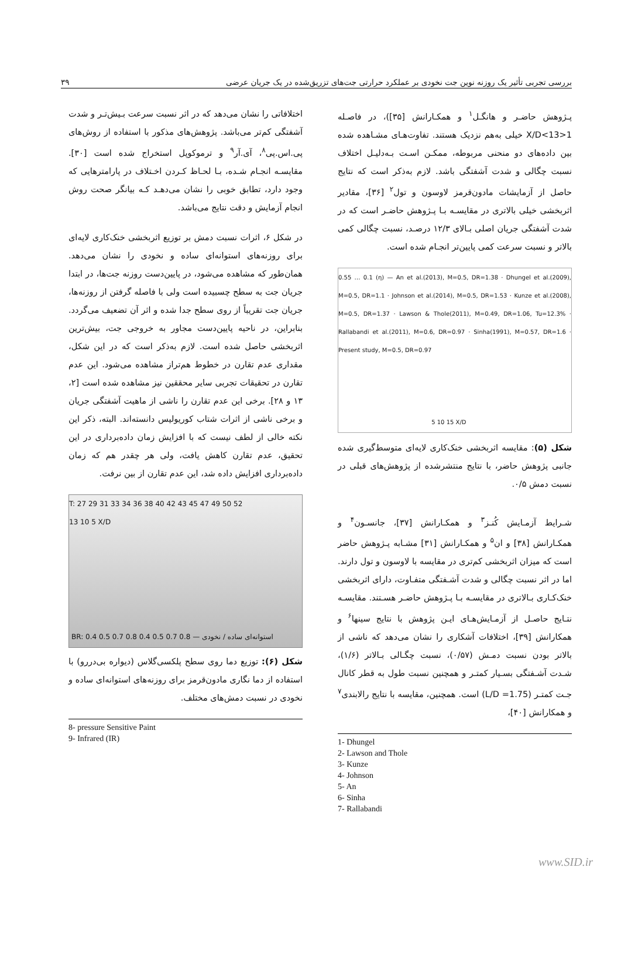بررسی تجربی تأثیر یک روزنه نوین جت نخودی بر عملکرد حرارتی جت‌های تزریق‌شده در یک جریان عرضی ۳۹
پـژوهش حاضـر و هانگـل<sup>۱</sup> و همکـارانش [۳۵])، در فاصـله 1<X/D<13 خیلی به‌هم نزدیک هستند. تفاوت‌هـای مشـاهده شده بین داده‌های دو منحنی مربوطه، ممکـن اسـت بـه‌دلیـل اختلاف نسبت چگالی و شدت آشفتگی باشد. لازم به‌ذکر است که نتایج حاصل از آزمایشات مادون‌قرمز لاوسون و تول<sup>۲</sup> [۳۶]، مقادیر اثربخشی خیلی بالاتری در مقایسـه بـا پـژوهش حاضـر است که در شدت آشفتگی جریان اصلی بـالای ۱۲/۳ درصـد، نسبت چگالی کمی بالاتر و نسبت سرعت کمی پایین‌تر انجـام شده است.
0.55 … 0.1 (η) — An et al.(2013), M=0.5, DR=1.38 · Dhungel et al.(2009), M=0.5, DR=1.1 · Johnson et al.(2014), M=0.5, DR=1.53 · Kunze et al.(2008), M=0.5, DR=1.37 · Lawson & Thole(2011), M=0.49, DR=1.06, Tu=12.3% · Rallabandi et al.(2011), M=0.6, DR=0.97 · Sinha(1991), M=0.57, DR=1.6 · Present study, M=0.5, DR=0.97
5 10 15 X/D
شکل (۵): مقایسه اثربخشی خنک‌کاری لایه‌ای متوسط‌گیری شده جانبی پژوهش حاضر، با نتایج منتشرشده از پژوهش‌های قبلی در نسبت دمش ۰/۵.
شـرایط آزمـایش کُنـز<sup>۳</sup> و همکـارانش [۳۷]، جانسـون<sup>۴</sup> و همکـارانش [۳۸] و ان<sup>۵</sup> و همکـارانش [۳۱] مشـابه پـژوهش حاضر است که میزان اثربخشی کم‌تری در مقایسه با لاوسون و تول دارند. اما در اثر نسبت چگالی و شدت آشـفتگی متفـاوت، دارای اثربخشی خنک‌کـاری بـالاتری در مقایسـه بـا پـژوهش حاضـر هسـتند. مقایسـه نتـایج حاصـل از آزمـایش‌هـای ایـن پژوهش با نتایج سینها<sup>۶</sup> و همکارانش [۳۹]، اختلافات آشکاری را نشان می‌دهد که ناشی از بالاتر بودن نسبت دمـش (۰/۵۷)، نسبت چگـالی بـالاتر (۱/۶)، شـدت آشـفتگی بسـیار کمتـر و همچنین نسبت طول به قطر کانال جـت کمتـر (L/D =1.75) است. همچنین، مقایسه با نتایج رالابندی<sup>۷</sup> و همکارانش [۴۰]،
1- Dhungel
2- Lawson and Thole
3- Kunze
4- Johnson
5- An
6- Sinha
7- Rallabandi
اختلافاتی را نشان می‌دهد که در اثر نسبت سرعت بـیش‌تـر و شدت آشفتگی کم‌تر می‌باشد. پژوهش‌های مذکور با استفاده از روش‌های پی.اس.پی<sup>۸</sup>، آی.آر<sup>۹</sup> و ترموکوپل استخراج شده است [۳۰]. مقایسـه انجـام شـده، بـا لحـاظ کـردن اخـتلاف در پارامترهایی که وجود دارد، تطابق خوبی را نشان می‌دهـد کـه بیانگر صحت روش انجام آزمایش و دقت نتایج می‌باشد.
در شکل ۶، اثرات نسبت دمش بر توزیع اثربخشی خنک‌کاری لایه‌ای برای روزنه‌های استوانه‌ای ساده و نخودی را نشان می‌دهد. همان‌طور که مشاهده می‌شود، در پایین‌دست روزنه جت‌ها، در ابتدا جریان جت به سطح چسبیده است ولی با فاصله گرفتن از روزنه‌ها، جریان جت تقریباً از روی سطح جدا شده و اثر آن تضعیف می‌گردد. بنابراین، در ناحیه پایین‌دست مجاور به خروجی جت، بیش‌ترین اثربخشی حاصل شده است. لازم به‌ذکر است که در این شکل، مقداری عدم تقارن در خطوط هم‌تراز مشاهده می‌شود. این عدم تقارن در تحقیقات تجربی سایر محققین نیز مشاهده شده است [۲، ۱۳ و ۲۸]. برخی این عدم تقارن را ناشی از ماهیت آشفتگی جریان و برخی ناشی از اثرات شتاب کوریولیس دانسته‌اند. البته، ذکر این نکته خالی از لطف نیست که با افزایش زمان داده‌برداری در این تحقیق، عدم تقارن کاهش یافت، ولی هر چقدر هم که زمان داده‌برداری افزایش داده شد، این عدم تقارن از بین نرفت.
T: 27 29 31 33 34 36 38 40 42 43 45 47 49 50 52
13 10 5 X/D
BR: 0.4 0.5 0.7 0.8 0.4 0.5 0.7 0.8 — استوانه‌ای ساده / نخودی
شکل (۶): توزیع دما روی سطح پلکسی‌گلاس (دیواره بی‌دررو) با استفاده از دما نگاری مادون‌قرمز برای روزنه‌های استوانه‌ای ساده و نخودی در نسبت دمش‌های مختلف.
8- pressure Sensitive Paint
9- Infrared (IR)
www.SID.ir